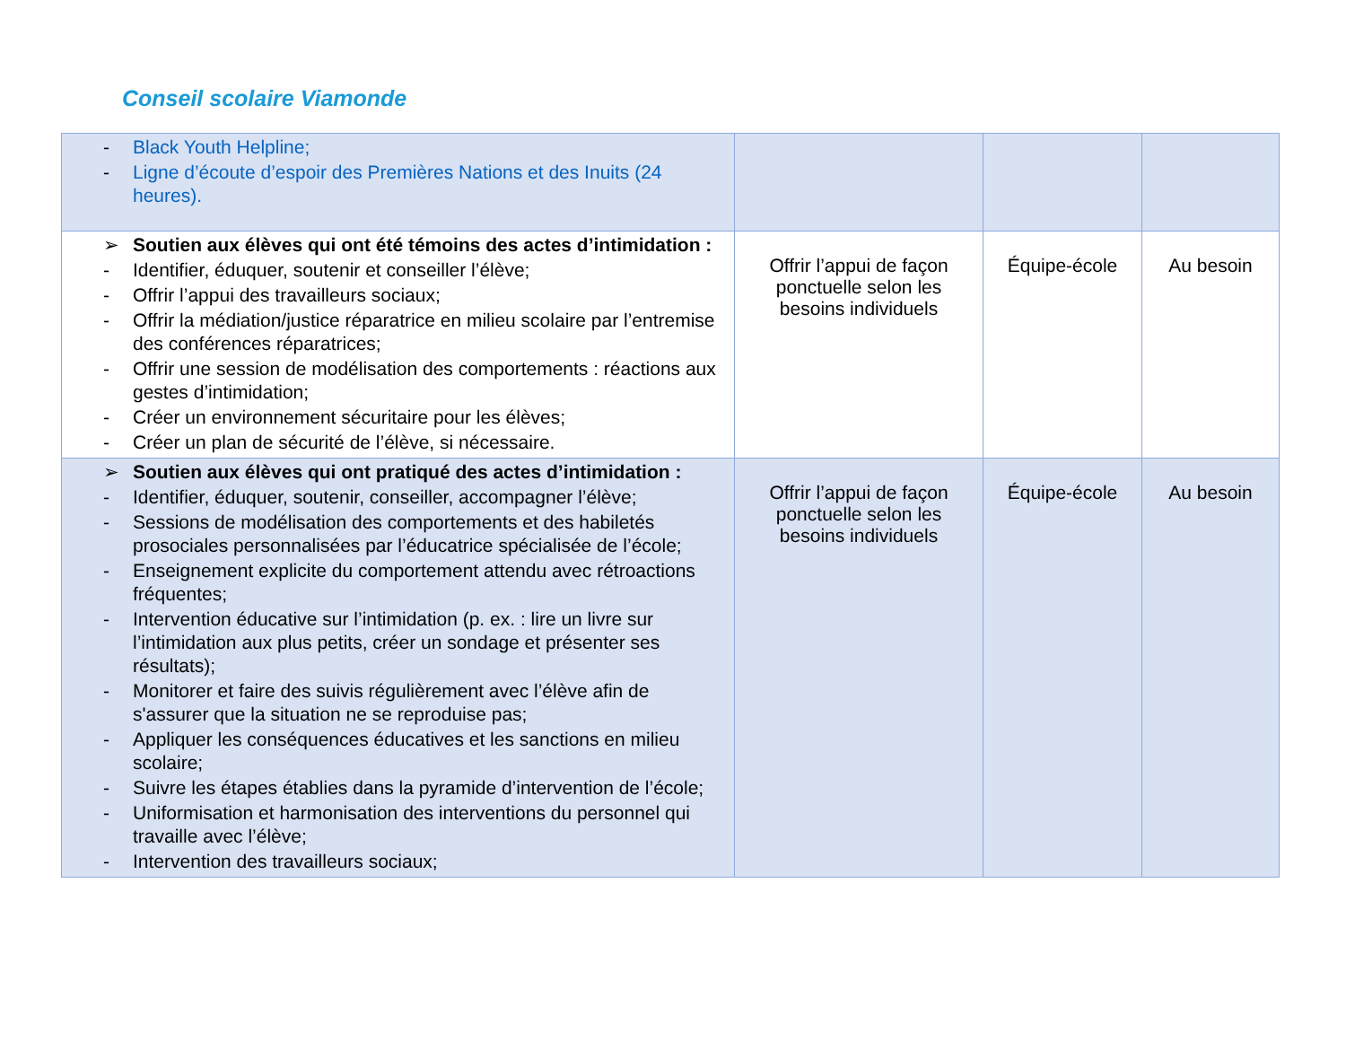Conseil scolaire Viamonde
| - Black Youth Helpline; - Ligne d’écoute d’espoir des Premières Nations et des Inuits (24 heures). | | | |
| ➢ Soutien aux élèves qui ont été témoins des actes d’intimidation : - Identifier, éduquer, soutenir et conseiller l’élève; - Offrir l’appui des travailleurs sociaux; - Offrir la médiation/justice réparatrice en milieu scolaire par l’entremise des conférences réparatrices; - Offrir une session de modélisation des comportements : réactions aux gestes d’intimidation; - Créer un environnement sécuritaire pour les élèves; - Créer un plan de sécurité de l’élève, si nécessaire. | Offrir l’appui de façon ponctuelle selon les besoins individuels | Équipe-école | Au besoin |
| ➢ Soutien aux élèves qui ont pratiqué des actes d’intimidation : - Identifier, éduquer, soutenir, conseiller, accompagner l’élève; - Sessions de modélisation des comportements et des habiletés prosociales personnalisées par l’éducatrice spécialisée de l’école; - Enseignement explicite du comportement attendu avec rétroactions fréquentes; - Intervention éducative sur l’intimidation (p. ex. : lire un livre sur l’intimidation aux plus petits, créer un sondage et présenter ses résultats); - Monitorer et faire des suivis régulièrement avec l’élève afin de s'assurer que la situation ne se reproduise pas; - Appliquer les conséquences éducatives et les sanctions en milieu scolaire; - Suivre les étapes établies dans la pyramide d’intervention de l’école; - Uniformisation et harmonisation des interventions du personnel qui travaille avec l’élève; - Intervention des travailleurs sociaux; | Offrir l’appui de façon ponctuelle selon les besoins individuels | Équipe-école | Au besoin |